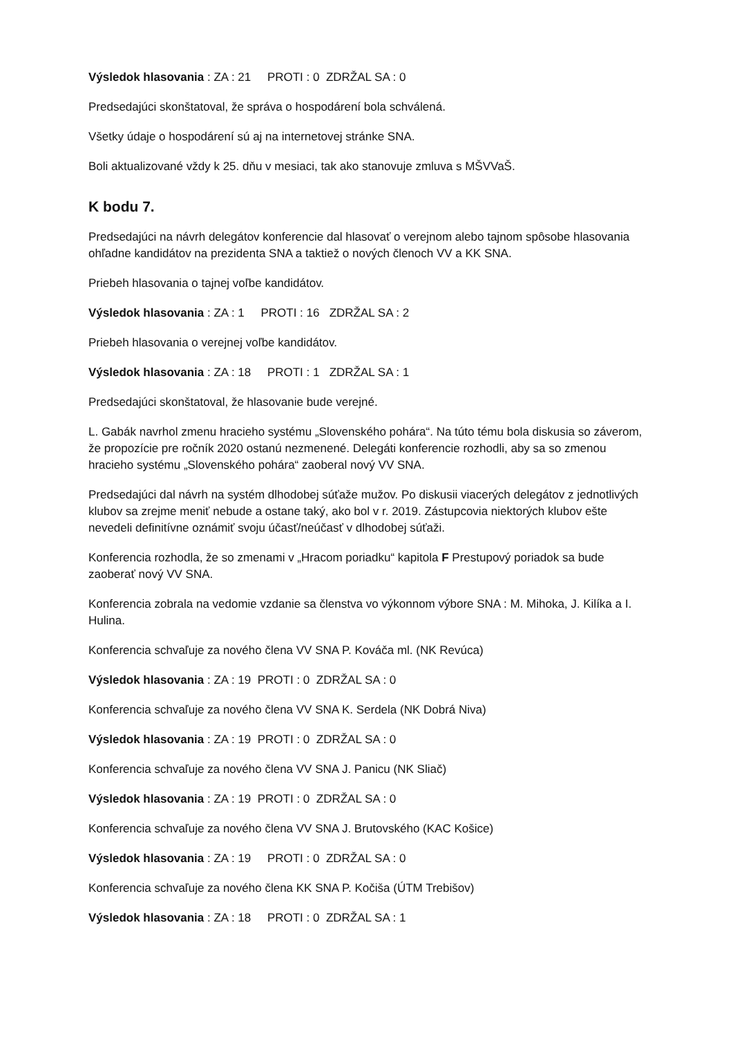Výsledok hlasovania : ZA : 21 PROTI : 0 ZDRŽAL SA : 0
Predsedajúci skonštatoval, že správa o hospodárení bola schválená.
Všetky údaje o hospodárení sú aj na internetovej stránke SNA.
Boli aktualizované vždy k 25. dňu v mesiaci, tak ako stanovuje zmluva s MŠVVaŠ.
K bodu 7.
Predsedajúci na návrh delegátov konferencie dal hlasovať o verejnom alebo tajnom spôsobe hlasovania ohľadne kandidátov na prezidenta SNA a taktiež o nových členoch VV a KK SNA.
Priebeh hlasovania o tajnej voľbe kandidátov.
Výsledok hlasovania : ZA : 1 PROTI : 16 ZDRŽAL SA : 2
Priebeh hlasovania o verejnej voľbe kandidátov.
Výsledok hlasovania : ZA : 18 PROTI : 1 ZDRŽAL SA : 1
Predsedajúci skonštatoval, že hlasovanie bude verejné.
L. Gabák navrhol zmenu hracieho systému „Slovenského pohára“. Na túto tému bola diskusia so záverom, že propozície pre ročník 2020 ostanú nezmenené. Delegáti konferencie rozhodli, aby sa so zmenou hracieho systému „Slovenského pohára“ zaoberal nový VV SNA.
Predsedajúci dal návrh na systém dlhodobej súťaže mužov. Po diskusii viacerých delegátov z jednotlivých klubov sa zrejme meniť nebude a ostane taký, ako bol v r. 2019. Zástupcovia niektorých klubov ešte nevedeli definitívne oznámiť svoju účasť/neúčasť v dlhodobej súťaži.
Konferencia rozhodla, že so zmenami v „Hracom poriadku“ kapitola F Prestupový poriadok sa bude zaoberať nový VV SNA.
Konferencia zobrala na vedomie vzdanie sa členstva vo výkonnom výbore SNA : M. Mihoka, J. Kilíka a I. Hulina.
Konferencia schvaľuje za nového člena VV SNA P. Kováča ml. (NK Revúca)
Výsledok hlasovania : ZA : 19 PROTI : 0 ZDRŽAL SA : 0
Konferencia schvaľuje za nového člena VV SNA K. Serdela (NK Dobrá Niva)
Výsledok hlasovania : ZA : 19 PROTI : 0 ZDRŽAL SA : 0
Konferencia schvaľuje za nového člena VV SNA J. Panicu (NK Sliač)
Výsledok hlasovania : ZA : 19 PROTI : 0 ZDRŽAL SA : 0
Konferencia schvaľuje za nového člena VV SNA J. Brutovského (KAC Košice)
Výsledok hlasovania : ZA : 19 PROTI : 0 ZDRŽAL SA : 0
Konferencia schvaľuje za nového člena KK SNA P. Kočiša (ÚTM Trebišov)
Výsledok hlasovania : ZA : 18 PROTI : 0 ZDRŽAL SA : 1